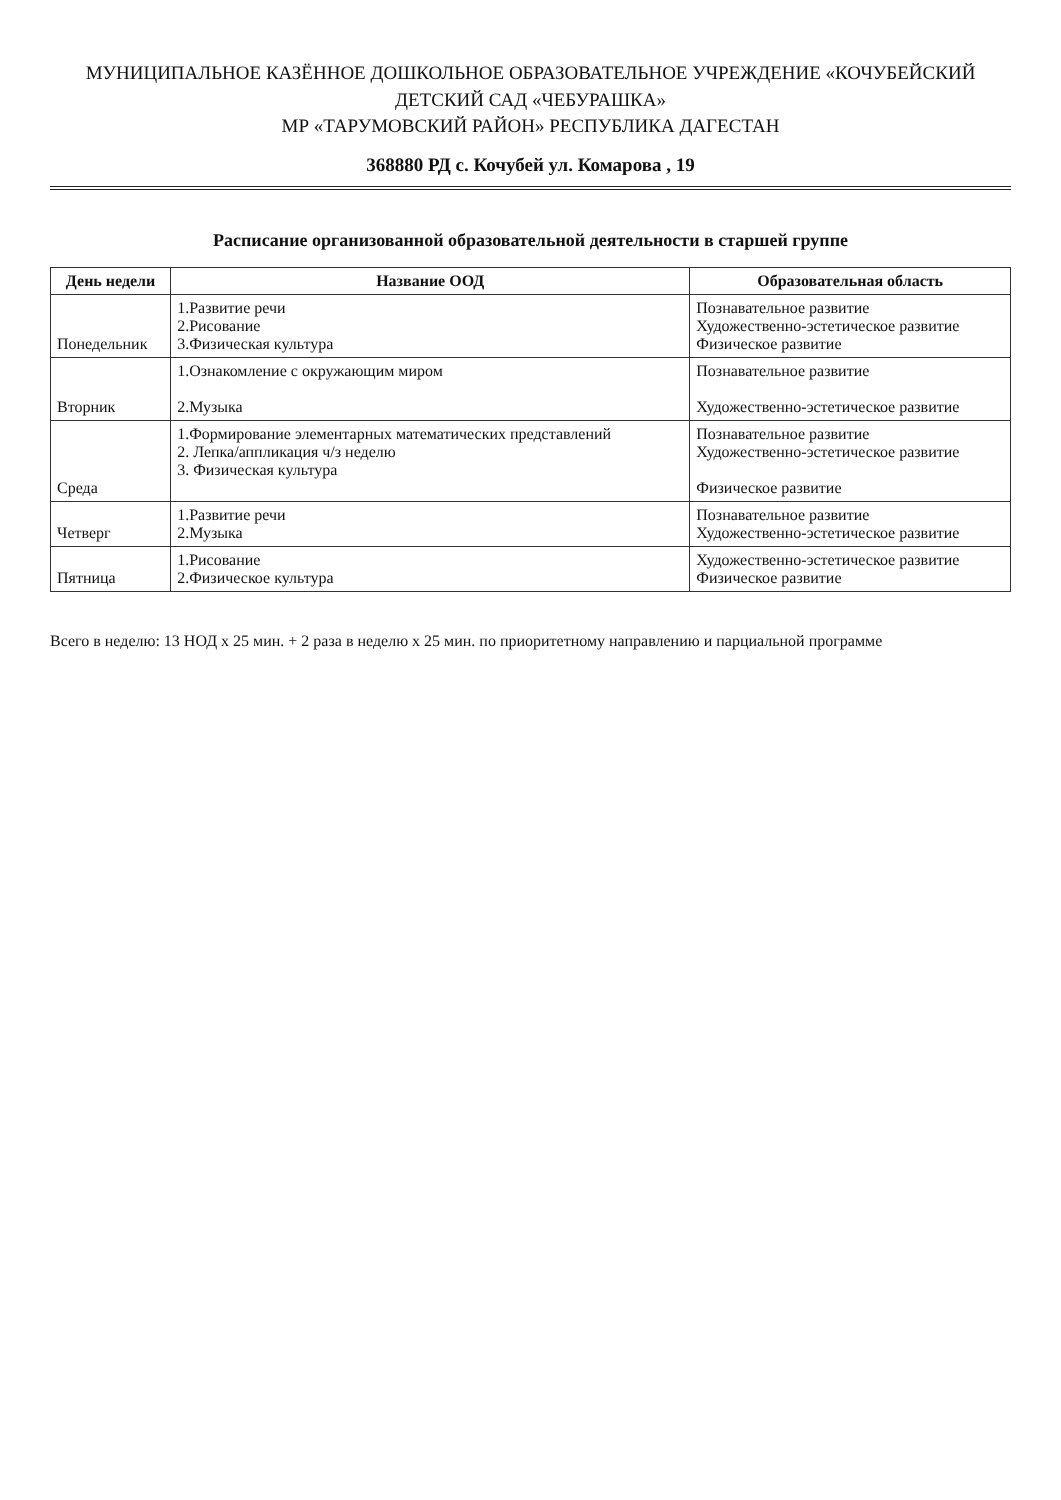МУНИЦИПАЛЬНОЕ КАЗЁННОЕ ДОШКОЛЬНОЕ ОБРАЗОВАТЕЛЬНОЕ УЧРЕЖДЕНИЕ «КОЧУБЕЙСКИЙ ДЕТСКИЙ САД «ЧЕБУРАШКА»
МР «ТАРУМОВСКИЙ РАЙОН» РЕСПУБЛИКА ДАГЕСТАН
368880 РД с. Кочубей ул. Комарова , 19
Расписание организованной образовательной деятельности в старшей группе
| День недели | Название ООД | Образовательная область |
| --- | --- | --- |
| Понедельник | 1.Развитие речи 2.Рисование 3.Физическая культура | Познавательное развитие Художественно-эстетическое развитие Физическое развитие |
| Вторник | 1.Ознакомление с окружающим миром 2.Музыка | Познавательное развитие Художественно-эстетическое развитие |
| Среда | 1.Формирование элементарных математических представлений 2. Лепка/аппликация ч/з неделю 3. Физическая культура | Познавательное развитие Художественно-эстетическое развитие Физическое развитие |
| Четверг | 1.Развитие речи 2.Музыка | Познавательное развитие Художественно-эстетическое развитие |
| Пятница | 1.Рисование 2.Физическое культура | Художественно-эстетическое развитие Физическое развитие |
Всего в неделю: 13 НОД х 25 мин. + 2 раза в неделю х 25 мин. по приоритетному направлению и парциальной программе